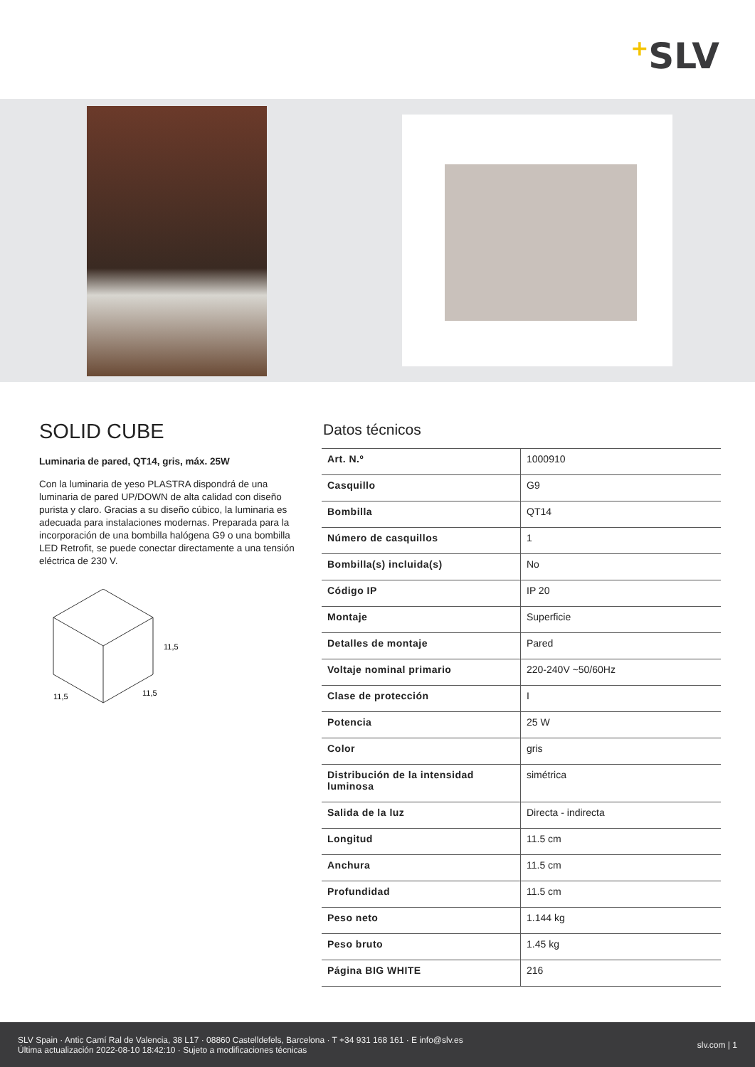+SLV
SOLID CUBE
Luminaria de pared, QT14, gris, máx. 25W
Con la luminaria de yeso PLASTRA dispondrá de una luminaria de pared UP/DOWN de alta calidad con diseño purista y claro. Gracias a su diseño cúbico, la luminaria es adecuada para instalaciones modernas. Preparada para la incorporación de una bombilla halógena G9 o una bombilla LED Retrofit, se puede conectar directamente a una tensión eléctrica de 230 V.
11,5
11,5
11,5
Datos técnicos
| Art. N.º | 1000910 |
| Casquillo | G9 |
| Bombilla | QT14 |
| Número de casquillos | 1 |
| Bombilla(s) incluida(s) | No |
| Código IP | IP 20 |
| Montaje | Superficie |
| Detalles de montaje | Pared |
| Voltaje nominal primario | 220-240V ~50/60Hz |
| Clase de protección | I |
| Potencia | 25 W |
| Color | gris |
| Distribución de la intensidad luminosa | simétrica |
| Salida de la luz | Directa - indirecta |
| Longitud | 11.5 cm |
| Anchura | 11.5 cm |
| Profundidad | 11.5 cm |
| Peso neto | 1.144 kg |
| Peso bruto | 1.45 kg |
| Página BIG WHITE | 216 |
SLV Spain · Antic Camí Ral de Valencia, 38 L17 · 08860 Castelldefels, Barcelona · T +34 931 168 161 · E info@slv.es
Última actualización 2022-08-10 18:42:10 · Sujeto a modificaciones técnicas
slv.com | 1